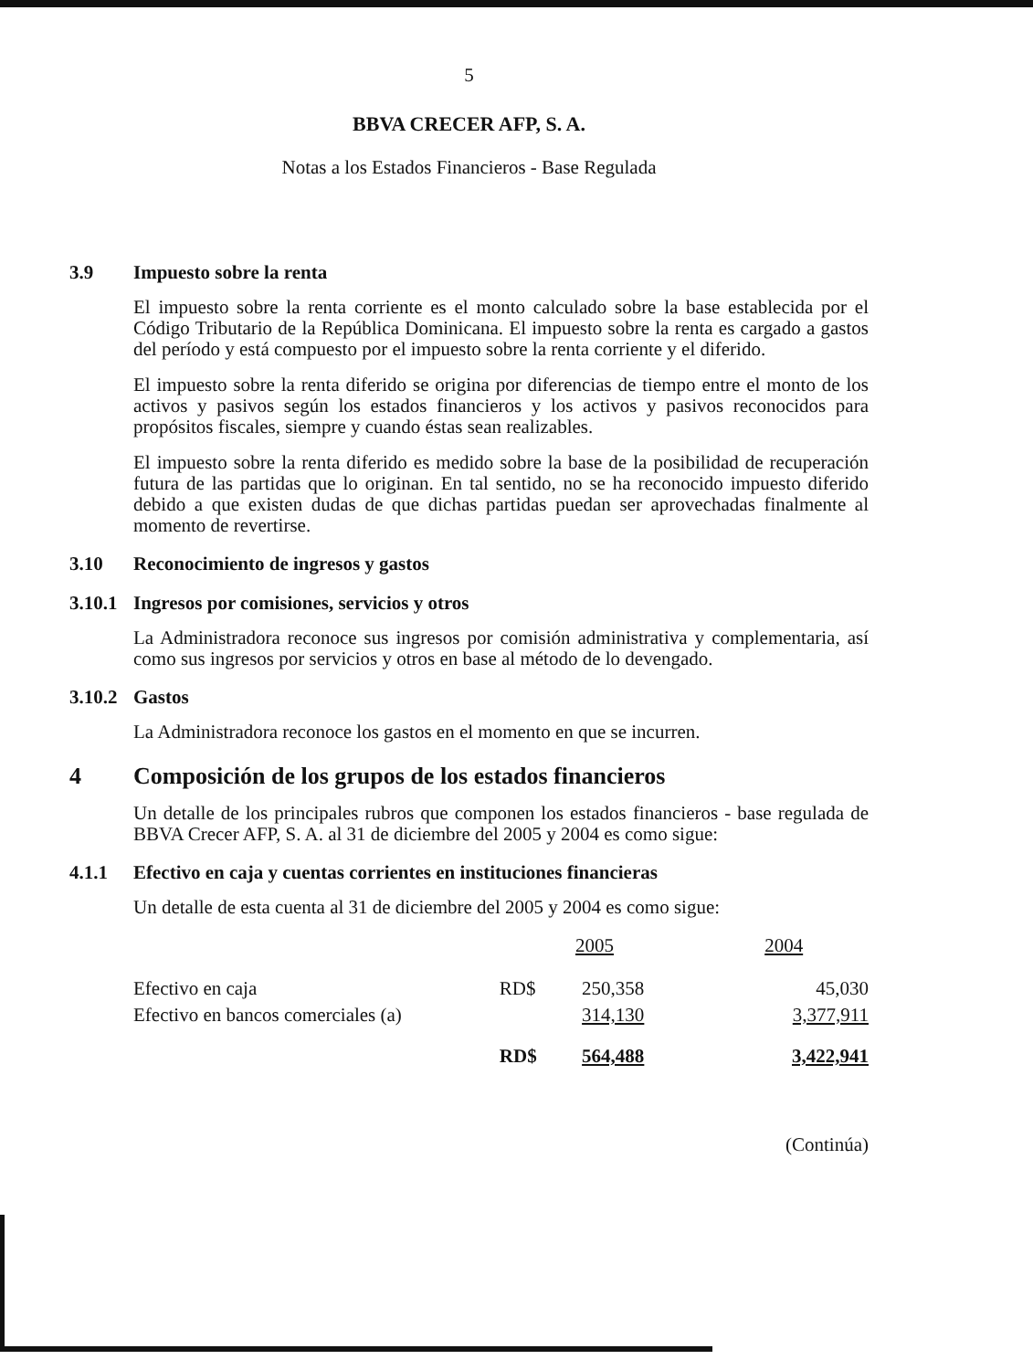5
BBVA CRECER AFP, S. A.
Notas a los Estados Financieros - Base Regulada
3.9 Impuesto sobre la renta
El impuesto sobre la renta corriente es el monto calculado sobre la base establecida por el Código Tributario de la República Dominicana. El impuesto sobre la renta es cargado a gastos del período y está compuesto por el impuesto sobre la renta corriente y el diferido.
El impuesto sobre la renta diferido se origina por diferencias de tiempo entre el monto de los activos y pasivos según los estados financieros y los activos y pasivos reconocidos para propósitos fiscales, siempre y cuando éstas sean realizables.
El impuesto sobre la renta diferido es medido sobre la base de la posibilidad de recuperación futura de las partidas que lo originan. En tal sentido, no se ha reconocido impuesto diferido debido a que existen dudas de que dichas partidas puedan ser aprovechadas finalmente al momento de revertirse.
3.10 Reconocimiento de ingresos y gastos
3.10.1 Ingresos por comisiones, servicios y otros
La Administradora reconoce sus ingresos por comisión administrativa y complementaria, así como sus ingresos por servicios y otros en base al método de lo devengado.
3.10.2 Gastos
La Administradora reconoce los gastos en el momento en que se incurren.
4 Composición de los grupos de los estados financieros
Un detalle de los principales rubros que componen los estados financieros - base regulada de BBVA Crecer AFP, S. A. al 31 de diciembre del 2005 y 2004 es como sigue:
4.1.1 Efectivo en caja y cuentas corrientes en instituciones financieras
Un detalle de esta cuenta al 31 de diciembre del 2005 y 2004 es como sigue:
| | | 2005 | 2004 |
| --- | --- | --- | --- |
| Efectivo en caja | RD$ | 250,358 | 45,030 |
| Efectivo en bancos comerciales (a) | | 314,130 | 3,377,911 |
| | RD$ | 564,488 | 3,422,941 |
(Continúa)